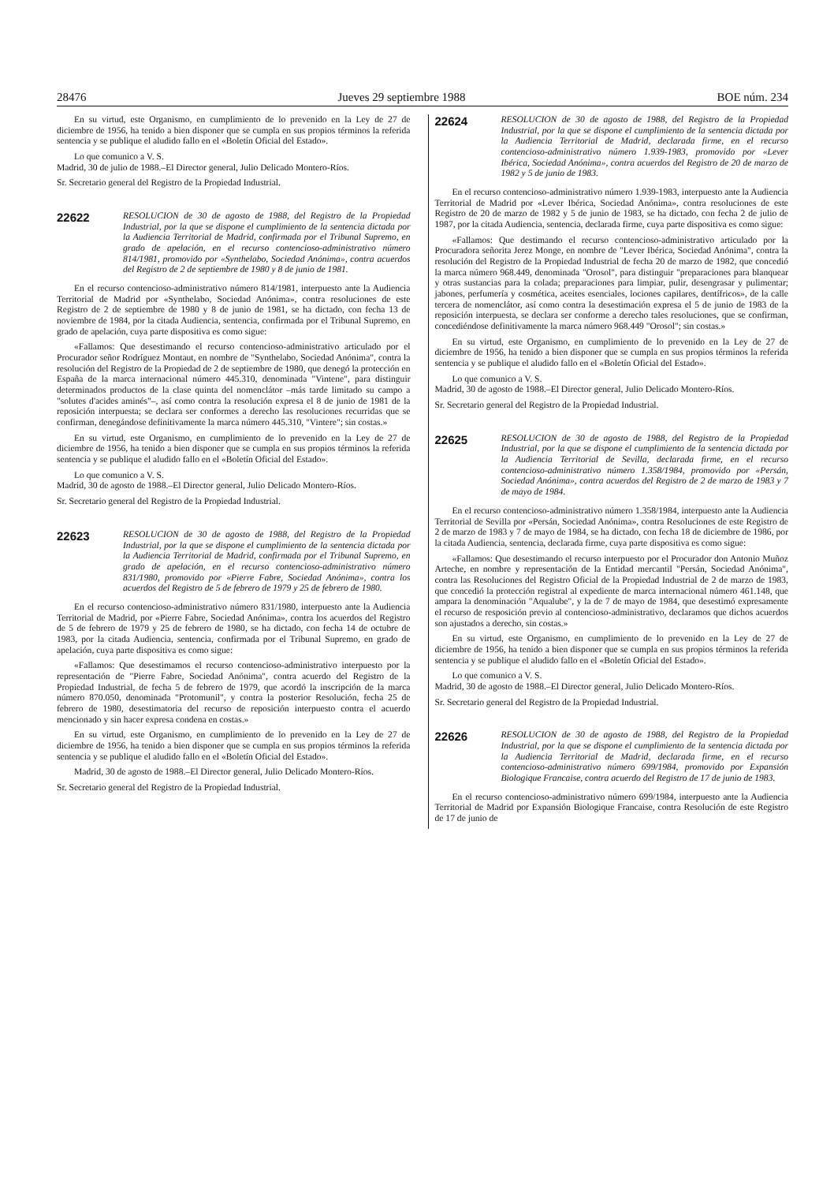28476 Jueves 29 septiembre 1988 BOE núm. 234
En su virtud, este Organismo, en cumplimiento de lo prevenido en la Ley de 27 de diciembre de 1956, ha tenido a bien disponer que se cumpla en sus propios términos la referida sentencia y se publique el aludido fallo en el «Boletín Oficial del Estado».
Lo que comunico a V. S.
Madrid, 30 de julio de 1988.–El Director general, Julio Delicado Montero-Ríos.
Sr. Secretario general del Registro de la Propiedad Industrial.
22622 RESOLUCION de 30 de agosto de 1988, del Registro de la Propiedad Industrial, por la que se dispone el cumplimiento de la sentencia dictada por la Audiencia Territorial de Madrid, confirmada por el Tribunal Supremo, en grado de apelación, en el recurso contencioso-administrativo número 814/1981, promovido por «Synthelabo, Sociedad Anónima», contra acuerdos del Registro de 2 de septiembre de 1980 y 8 de junio de 1981.
En el recurso contencioso-administrativo número 814/1981, interpuesto ante la Audiencia Territorial de Madrid por «Synthelabo, Sociedad Anónima», contra resoluciones de este Registro de 2 de septiembre de 1980 y 8 de junio de 1981, se ha dictado, con fecha 13 de noviembre de 1984, por la citada Audiencia, sentencia, confirmada por el Tribunal Supremo, en grado de apelación, cuya parte dispositiva es como sigue:
«Fallamos: Que desestimando el recurso contencioso-administrativo articulado por el Procurador señor Rodríguez Montaut, en nombre de "Synthelabo, Sociedad Anónima", contra la resolución del Registro de la Propiedad de 2 de septiembre de 1980, que denegó la protección en España de la marca internacional número 445.310, denominada "Vintene", para distinguir determinados productos de la clase quinta del nomenclátor –más tarde limitado su campo a "solutes d'acides aminés"–, así como contra la resolución expresa el 8 de junio de 1981 de la reposición interpuesta; se declara ser conformes a derecho las resoluciones recurridas que se confirman, denegándose definitivamente la marca número 445.310, "Vintere"; sin costas.»
En su virtud, este Organismo, en cumplimiento de lo prevenido en la Ley de 27 de diciembre de 1956, ha tenido a bien disponer que se cumpla en sus propios términos la referida sentencia y se publique el aludido fallo en el «Boletín Oficial del Estado».
Lo que comunico a V. S.
Madrid, 30 de agosto de 1988.–El Director general, Julio Delicado Montero-Ríos.
Sr. Secretario general del Registro de la Propiedad Industrial.
22623 RESOLUCION de 30 de agosto de 1988, del Registro de la Propiedad Industrial, por la que se dispone el cumplimiento de la sentencia dictada por la Audiencia Territorial de Madrid, confirmada por el Tribunal Supremo, en grado de apelación, en el recurso contencioso-administrativo número 831/1980, promovido por «Pierre Fabre, Sociedad Anónima», contra los acuerdos del Registro de 5 de febrero de 1979 y 25 de febrero de 1980.
En el recurso contencioso-administrativo número 831/1980, interpuesto ante la Audiencia Territorial de Madrid, por «Pierre Fabre, Sociedad Anónima», contra los acuerdos del Registro de 5 de febrero de 1979 y 25 de febrero de 1980, se ha dictado, con fecha 14 de octubre de 1983, por la citada Audiencia, sentencia, confirmada por el Tribunal Supremo, en grado de apelación, cuya parte dispositiva es como sigue:
«Fallamos: Que desestimamos el recurso contencioso-administrativo interpuesto por la representación de "Pierre Fabre, Sociedad Anónima", contra acuerdo del Registro de la Propiedad Industrial, de fecha 5 de febrero de 1979, que acordó la inscripción de la marca número 870.050, denominada "Protomunil", y contra la posterior Resolución, fecha 25 de febrero de 1980, desestimatoria del recurso de reposición interpuesto contra el acuerdo mencionado y sin hacer expresa condena en costas.»
En su virtud, este Organismo, en cumplimiento de lo prevenido en la Ley de 27 de diciembre de 1956, ha tenido a bien disponer que se cumpla en sus propios términos la referida sentencia y se publique el aludido fallo en el «Boletín Oficial del Estado».
Madrid, 30 de agosto de 1988.–El Director general, Julio Delicado Montero-Ríos.
Sr. Secretario general del Registro de la Propiedad Industrial.
22624 RESOLUCION de 30 de agosto de 1988, del Registro de la Propiedad Industrial, por la que se dispone el cumplimiento de la sentencia dictada por la Audiencia Territorial de Madrid, declarada firme, en el recurso contencioso-administrativo número 1.939-1983, promovido por «Lever Ibérica, Sociedad Anónima», contra acuerdos del Registro de 20 de marzo de 1982 y 5 de junio de 1983.
En el recurso contencioso-administrativo número 1.939-1983, interpuesto ante la Audiencia Territorial de Madrid por «Lever Ibérica, Sociedad Anónima», contra resoluciones de este Registro de 20 de marzo de 1982 y 5 de junio de 1983, se ha dictado, con fecha 2 de julio de 1987, por la citada Audiencia, sentencia, declarada firme, cuya parte dispositiva es como sigue:
«Fallamos: Que destimando el recurso contencioso-administrativo articulado por la Procuradora señorita Jerez Monge, en nombre de "Lever Ibérica, Sociedad Anónima", contra la resolución del Registro de la Propiedad Industrial de fecha 20 de marzo de 1982, que concedió la marca número 968.449, denominada "Orosol", para distinguir "preparaciones para blanquear y otras sustancias para la colada; preparaciones para limpiar, pulir, desengrasar y pulimentar; jabones, perfumería y cosmética, aceites esenciales, lociones capilares, dentífricos», de la calle tercera de nomenclátor, así como contra la desestimación expresa el 5 de junio de 1983 de la reposición interpuesta, se declara ser conforme a derecho tales resoluciones, que se confirman, concediéndose definitivamente la marca número 968.449 "Orosol"; sin costas.»
En su virtud, este Organismo, en cumplimiento de lo prevenido en la Ley de 27 de diciembre de 1956, ha tenido a bien disponer que se cumpla en sus propios términos la referida sentencia y se publique el aludido fallo en el «Boletín Oficial del Estado».
Lo que comunico a V. S.
Madrid, 30 de agosto de 1988.–El Director general, Julio Delicado Montero-Ríos.
Sr. Secretario general del Registro de la Propiedad Industrial.
22625 RESOLUCION de 30 de agosto de 1988, del Registro de la Propiedad Industrial, por la que se dispone el cumplimiento de la sentencia dictada por la Audiencia Territorial de Sevilla, declarada firme, en el recurso contencioso-administrativo número 1.358/1984, promovido por «Persán, Sociedad Anónima», contra acuerdos del Registro de 2 de marzo de 1983 y 7 de mayo de 1984.
En el recurso contencioso-administrativo número 1.358/1984, interpuesto ante la Audiencia Territorial de Sevilla por «Persán, Sociedad Anónima», contra Resoluciones de este Registro de 2 de marzo de 1983 y 7 de mayo de 1984, se ha dictado, con fecha 18 de diciembre de 1986, por la citada Audiencia, sentencia, declarada firme, cuya parte dispositiva es como sigue:
«Fallamos: Que desestimando el recurso interpuesto por el Procurador don Antonio Muñoz Arteche, en nombre y representación de la Entidad mercantil "Persán, Sociedad Anónima", contra las Resoluciones del Registro Oficial de la Propiedad Industrial de 2 de marzo de 1983, que concedió la protección registral al expediente de marca internacional número 461.148, que ampara la denominación "Aqualube", y la de 7 de mayo de 1984, que desestimó expresamente el recurso de resposición previo al contencioso-administrativo, declaramos que dichos acuerdos son ajustados a derecho, sin costas.»
En su virtud, este Organismo, en cumplimiento de lo prevenido en la Ley de 27 de diciembre de 1956, ha tenido a bien disponer que se cumpla en sus propios términos la referida sentencia y se publique el aludido fallo en el «Boletín Oficial del Estado».
Lo que comunico a V. S.
Madrid, 30 de agosto de 1988.–El Director general, Julio Delicado Montero-Ríos.
Sr. Secretario general del Registro de la Propiedad Industrial.
22626 RESOLUCION de 30 de agosto de 1988, del Registro de la Propiedad Industrial, por la que se dispone el cumplimiento de la sentencia dictada por la Audiencia Territorial de Madrid, declarada firme, en el recurso contencioso-administrativo número 699/1984, promovido por Expansión Biologique Francaise, contra acuerdo del Registro de 17 de junio de 1983.
En el recurso contencioso-administrativo número 699/1984, interpuesto ante la Audiencia Territorial de Madrid por Expansión Biologique Francaise, contra Resolución de este Registro de 17 de junio de